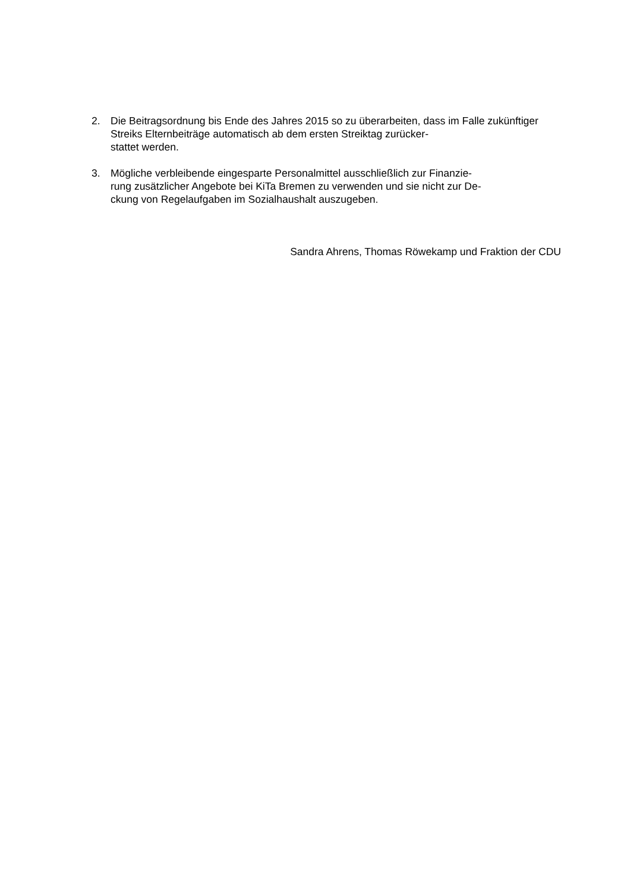2. Die Beitragsordnung bis Ende des Jahres 2015 so zu überarbeiten, dass im Falle zukünftiger Streiks Elternbeiträge automatisch ab dem ersten Streiktag zurücker-
stattet werden.
3. Mögliche verbleibende eingesparte Personalmittel ausschließlich zur Finanzie-
rung zusätzlicher Angebote bei KiTa Bremen zu verwenden und sie nicht zur De-
ckung von Regelaufgaben im Sozialhaushalt auszugeben.
Sandra Ahrens, Thomas Röwekamp und Fraktion der CDU